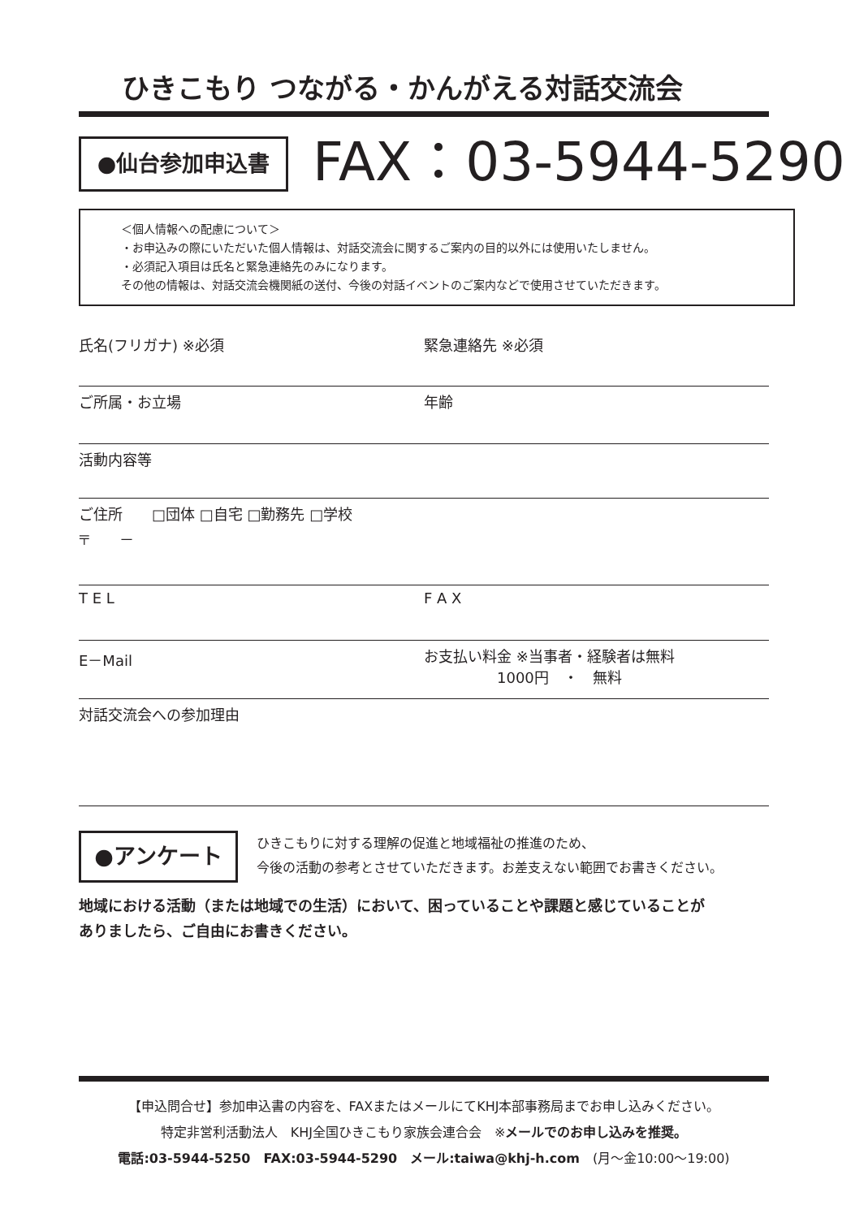ひきこもり つながる・かんがえる対話交流会
●仙台参加申込書 FAX：03-5944-5290
＜個人情報への配慮について＞
・お申込みの際にいただいた個人情報は、対話交流会に関するご案内の目的以外には使用いたしません。
・必須記入項目は氏名と緊急連絡先のみになります。
その他の情報は、対話交流会機関紙の送付、今後の対話イベントのご案内などで使用させていただきます。
氏名(フリガナ) ※必須 緊急連絡先 ※必須
ご所属・お立場 年齢
活動内容等
ご住所　　□団体 □自宅 □勤務先 □学校
〒　　－
T E L F A X
E－Mail お支払い料金 ※当事者・経験者は無料
　　　　　1000円　・　無料
対話交流会への参加理由
●アンケート
ひきこもりに対する理解の促進と地域福祉の推進のため、
今後の活動の参考とさせていただきます。お差支えない範囲でお書きください。
地域における活動（または地域での生活）において、困っていることや課題と感じていることが
ありましたら、ご自由にお書きください。
【申込問合せ】参加申込書の内容を、FAXまたはメールにてKHJ本部事務局までお申し込みください。
特定非営利活動法人　KHJ全国ひきこもり家族会連合会　※メールでのお申し込みを推奨。
電話:03-5944-5250　FAX:03-5944-5290　メール:taiwa@khj-h.com　(月～金10:00～19:00)